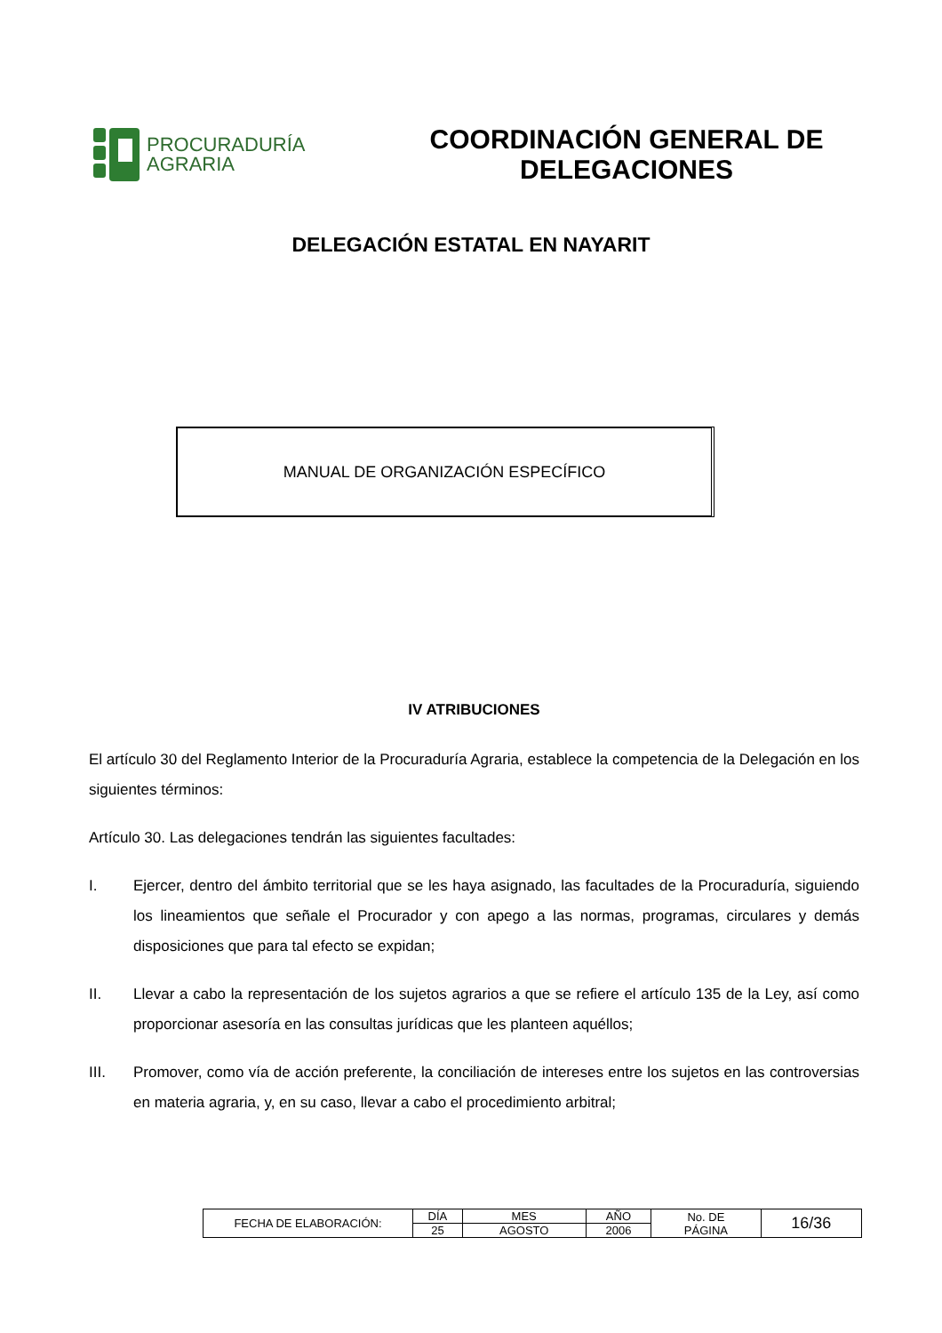PROCURADURÍA
AGRARIA
COORDINACIÓN GENERAL DE
DELEGACIONES
DELEGACIÓN ESTATAL EN NAYARIT
MANUAL DE ORGANIZACIÓN ESPECÍFICO
IV ATRIBUCIONES
El artículo 30 del Reglamento Interior de la Procuraduría Agraria, establece la competencia de la Delegación en los siguientes términos:
Artículo 30. Las delegaciones tendrán las siguientes facultades:
I. Ejercer, dentro del ámbito territorial que se les haya asignado, las facultades de la Procuraduría, siguiendo los lineamientos que señale el Procurador y con apego a las normas, programas, circulares y demás disposiciones que para tal efecto se expidan;
II. Llevar a cabo la representación de los sujetos agrarios a que se refiere el artículo 135 de la Ley, así como proporcionar asesoría en las consultas jurídicas que les planteen aquéllos;
III. Promover, como vía de acción preferente, la conciliación de intereses entre los sujetos en las controversias en materia agraria, y, en su caso, llevar a cabo el procedimiento arbitral;
| FECHA DE ELABORACIÓN: | DÍA | MES | AÑO | No. DE PÁGINA | 16/36 |
| | 25 | AGOSTO | 2006 | | |